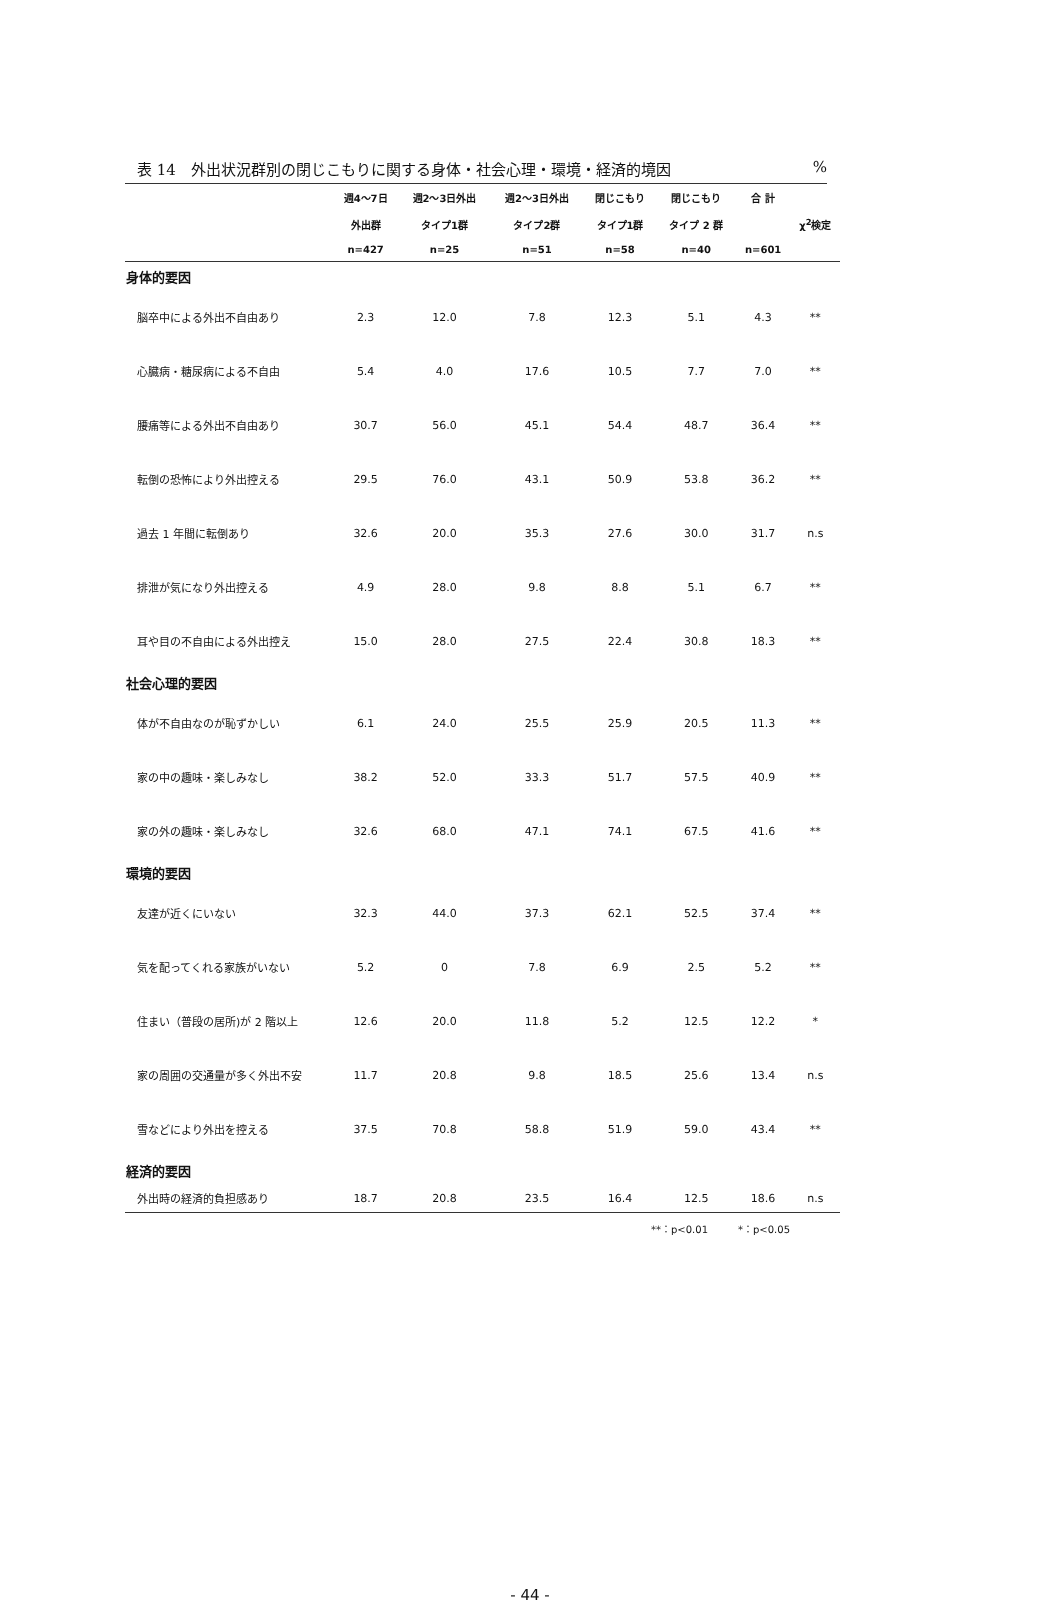表 14　外出状況群別の閉じこもりに関する身体・社会心理・環境・経済的境因%
| | 週4～7日 | 週2～3日外出 | 週2～3日外出 | 閉じこもり | 閉じこもり | 合 計 | |
| --- | --- | --- | --- | --- | --- | --- | --- |
| | 外出群 | タイプ1群 | タイプ2群 | タイプ1群 | タイプ 2 群 | | χ<sup>2</sup>検定 |
| | n=427 | n=25 | n=51 | n=58 | n=40 | n=601 | |
| 身体的要因 | | | | | | | |
| 脳卒中による外出不自由あり | 2.3 | 12.0 | 7.8 | 12.3 | 5.1 | 4.3 | ** |
| 心臓病・糖尿病による不自由 | 5.4 | 4.0 | 17.6 | 10.5 | 7.7 | 7.0 | ** |
| 腰痛等による外出不自由あり | 30.7 | 56.0 | 45.1 | 54.4 | 48.7 | 36.4 | ** |
| 転倒の恐怖により外出控える | 29.5 | 76.0 | 43.1 | 50.9 | 53.8 | 36.2 | ** |
| 過去 1 年間に転倒あり | 32.6 | 20.0 | 35.3 | 27.6 | 30.0 | 31.7 | n.s |
| 排泄が気になり外出控える | 4.9 | 28.0 | 9.8 | 8.8 | 5.1 | 6.7 | ** |
| 耳や目の不自由による外出控え | 15.0 | 28.0 | 27.5 | 22.4 | 30.8 | 18.3 | ** |
| 社会心理的要因 | | | | | | | |
| 体が不自由なのが恥ずかしい | 6.1 | 24.0 | 25.5 | 25.9 | 20.5 | 11.3 | ** |
| 家の中の趣味・楽しみなし | 38.2 | 52.0 | 33.3 | 51.7 | 57.5 | 40.9 | ** |
| 家の外の趣味・楽しみなし | 32.6 | 68.0 | 47.1 | 74.1 | 67.5 | 41.6 | ** |
| 環境的要因 | | | | | | | |
| 友達が近くにいない | 32.3 | 44.0 | 37.3 | 62.1 | 52.5 | 37.4 | ** |
| 気を配ってくれる家族がいない | 5.2 | 0 | 7.8 | 6.9 | 2.5 | 5.2 | ** |
| 住まい（普段の居所)が 2 階以上 | 12.6 | 20.0 | 11.8 | 5.2 | 12.5 | 12.2 | * |
| 家の周囲の交通量が多く外出不安 | 11.7 | 20.8 | 9.8 | 18.5 | 25.6 | 13.4 | n.s |
| 雪などにより外出を控える | 37.5 | 70.8 | 58.8 | 51.9 | 59.0 | 43.4 | ** |
| 経済的要因 | | | | | | | |
| 外出時の経済的負担感あり | 18.7 | 20.8 | 23.5 | 16.4 | 12.5 | 18.6 | n.s |
**：p<0.01　　　*：p<0.05
- 44 -